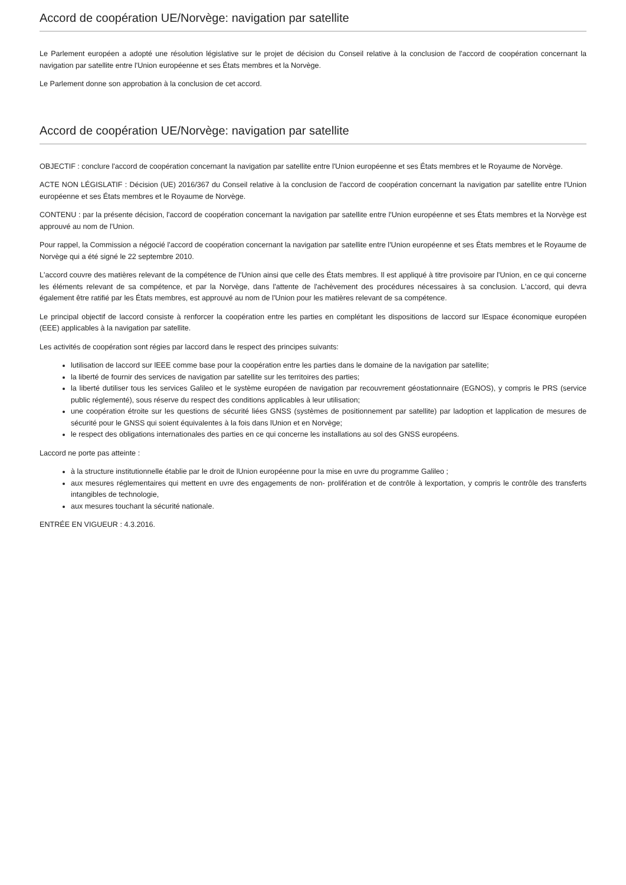Accord de coopération UE/Norvège: navigation par satellite
Le Parlement européen a adopté une résolution législative sur le projet de décision du Conseil relative à la conclusion de l'accord de coopération concernant la navigation par satellite entre l'Union européenne et ses États membres et la Norvège.
Le Parlement donne son approbation à la conclusion de cet accord.
Accord de coopération UE/Norvège: navigation par satellite
OBJECTIF : conclure l'accord de coopération concernant la navigation par satellite entre l'Union européenne et ses États membres et le Royaume de Norvège.
ACTE NON LÉGISLATIF : Décision (UE) 2016/367 du Conseil relative à la conclusion de l'accord de coopération concernant la navigation par satellite entre l'Union européenne et ses États membres et le Royaume de Norvège.
CONTENU : par la présente décision, l'accord de coopération concernant la navigation par satellite entre l'Union européenne et ses États membres et la Norvège est approuvé au nom de l'Union.
Pour rappel, la Commission a négocié l'accord de coopération concernant la navigation par satellite entre l'Union européenne et ses États membres et le Royaume de Norvège qui a été signé le 22 septembre 2010.
L'accord couvre des matières relevant de la compétence de l'Union ainsi que celle des États membres. Il est appliqué à titre provisoire par l'Union, en ce qui concerne les éléments relevant de sa compétence, et par la Norvège, dans l'attente de l'achèvement des procédures nécessaires à sa conclusion. L'accord, qui devra également être ratifié par les États membres, est approuvé au nom de l'Union pour les matières relevant de sa compétence.
Le principal objectif de laccord consiste à renforcer la coopération entre les parties en complétant les dispositions de laccord sur lEspace économique européen (EEE) applicables à la navigation par satellite.
Les activités de coopération sont régies par laccord dans le respect des principes suivants:
lutilisation de laccord sur lEEE comme base pour la coopération entre les parties dans le domaine de la navigation par satellite;
la liberté de fournir des services de navigation par satellite sur les territoires des parties;
la liberté dutiliser tous les services Galileo et le système européen de navigation par recouvrement géostationnaire (EGNOS), y compris le PRS (service public réglementé), sous réserve du respect des conditions applicables à leur utilisation;
une coopération étroite sur les questions de sécurité liées GNSS (systèmes de positionnement par satellite) par ladoption et lapplication de mesures de sécurité pour le GNSS qui soient équivalentes à la fois dans lUnion et en Norvège;
le respect des obligations internationales des parties en ce qui concerne les installations au sol des GNSS européens.
Laccord ne porte pas atteinte :
à la structure institutionnelle établie par le droit de lUnion européenne pour la mise en uvre du programme Galileo ;
aux mesures réglementaires qui mettent en uvre des engagements de non- prolifération et de contrôle à lexportation, y compris le contrôle des transferts intangibles de technologie,
aux mesures touchant la sécurité nationale.
ENTRÉE EN VIGUEUR : 4.3.2016.